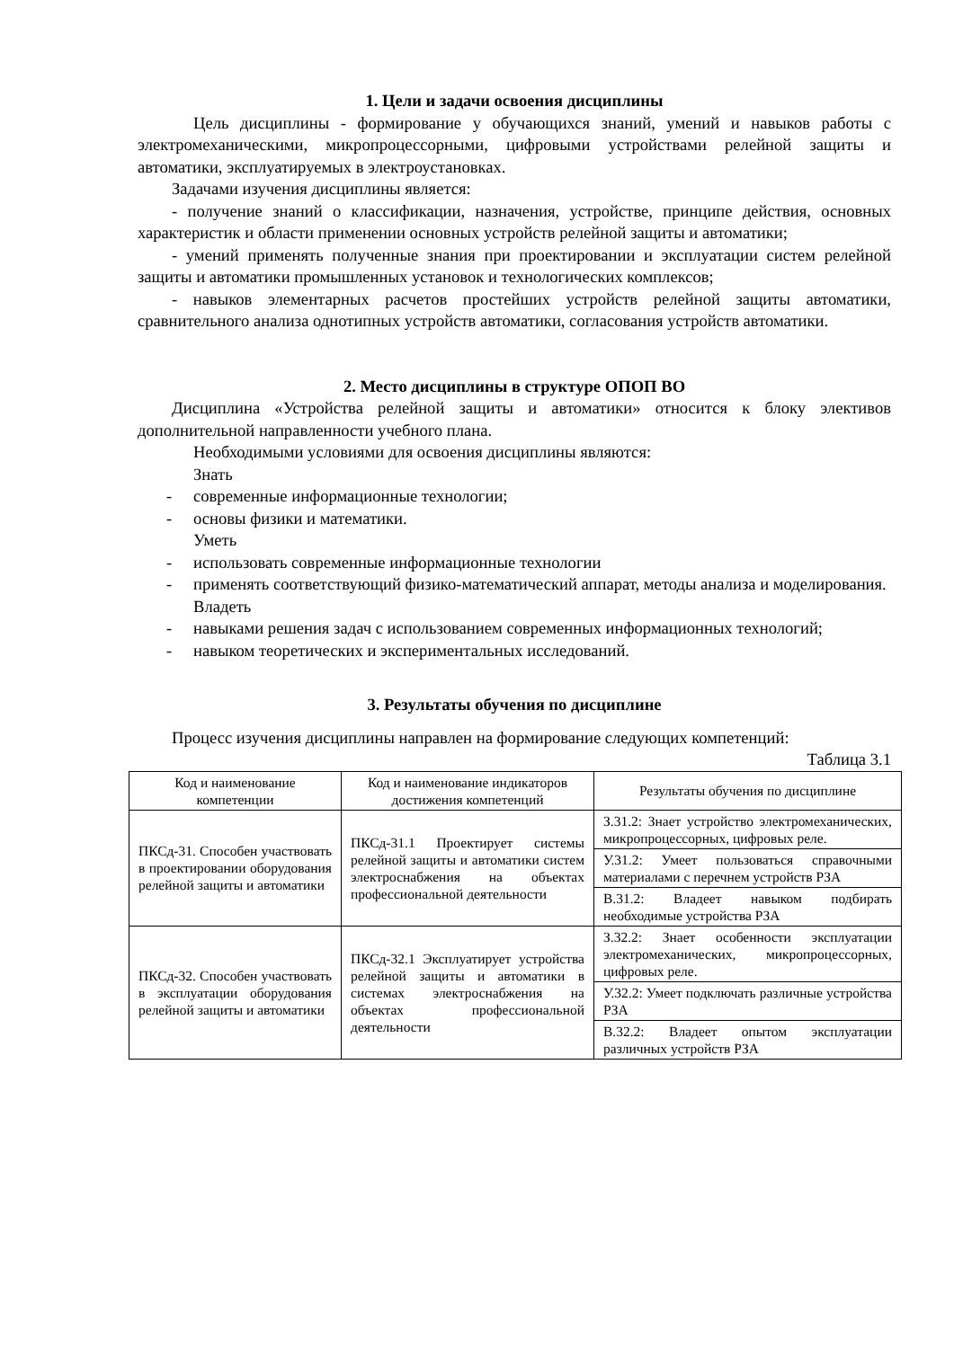1. Цели и задачи освоения дисциплины
Цель дисциплины - формирование у обучающихся знаний, умений и навыков работы с электромеханическими, микропроцессорными, цифровыми устройствами релейной защиты и автоматики, эксплуатируемых в электроустановках.
Задачами изучения дисциплины является:
- получение знаний о классификации, назначения, устройстве, принципе действия, основных характеристик и области применении основных устройств релейной защиты и автоматики;
- умений применять полученные знания при проектировании и эксплуатации систем релейной защиты и автоматики промышленных установок и технологических комплексов;
- навыков элементарных расчетов простейших устройств релейной защиты автоматики, сравнительного анализа однотипных устройств автоматики, согласования устройств автоматики.
2. Место дисциплины в структуре ОПОП ВО
Дисциплина «Устройства релейной защиты и автоматики» относится к блоку элективов дополнительной направленности учебного плана.
Необходимыми условиями для освоения дисциплины являются:
Знать
- современные информационные технологии;
- основы физики и математики.
Уметь
- использовать современные информационные технологии
- применять соответствующий физико-математический аппарат, методы анализа и моделирования.
Владеть
- навыками решения задач с использованием современных информационных технологий;
- навыком теоретических и экспериментальных исследований.
3. Результаты обучения по дисциплине
Процесс изучения дисциплины направлен на формирование следующих компетенций:
Таблица 3.1
| Код и наименование компетенции | Код и наименование индикаторов достижения компетенций | Результаты обучения по дисциплине |
| --- | --- | --- |
| ПКСд-31. Способен участвовать в проектировании оборудования релейной защиты и автоматики | ПКСд-31.1 Проектирует системы релейной защиты и автоматики систем электроснабжения на объектах профессиональной деятельности | З.31.2: Знает устройство электромеханических, микропроцессорных, цифровых реле. |
| | | У.31.2: Умеет пользоваться справочными материалами с перечнем устройств РЗА |
| | | В.31.2: Владеет навыком подбирать необходимые устройства РЗА |
| ПКСд-32. Способен участвовать в эксплуатации оборудования релейной защиты и автоматики | ПКСд-32.1 Эксплуатирует устройства релейной защиты и автоматики в системах электроснабжения на объектах профессиональной деятельности | З.32.2: Знает особенности эксплуатации электромеханических, микропроцессорных, цифровых реле. |
| | | У.32.2: Умеет подключать различные устройства РЗА |
| | | В.32.2: Владеет опытом эксплуатации различных устройств РЗА |